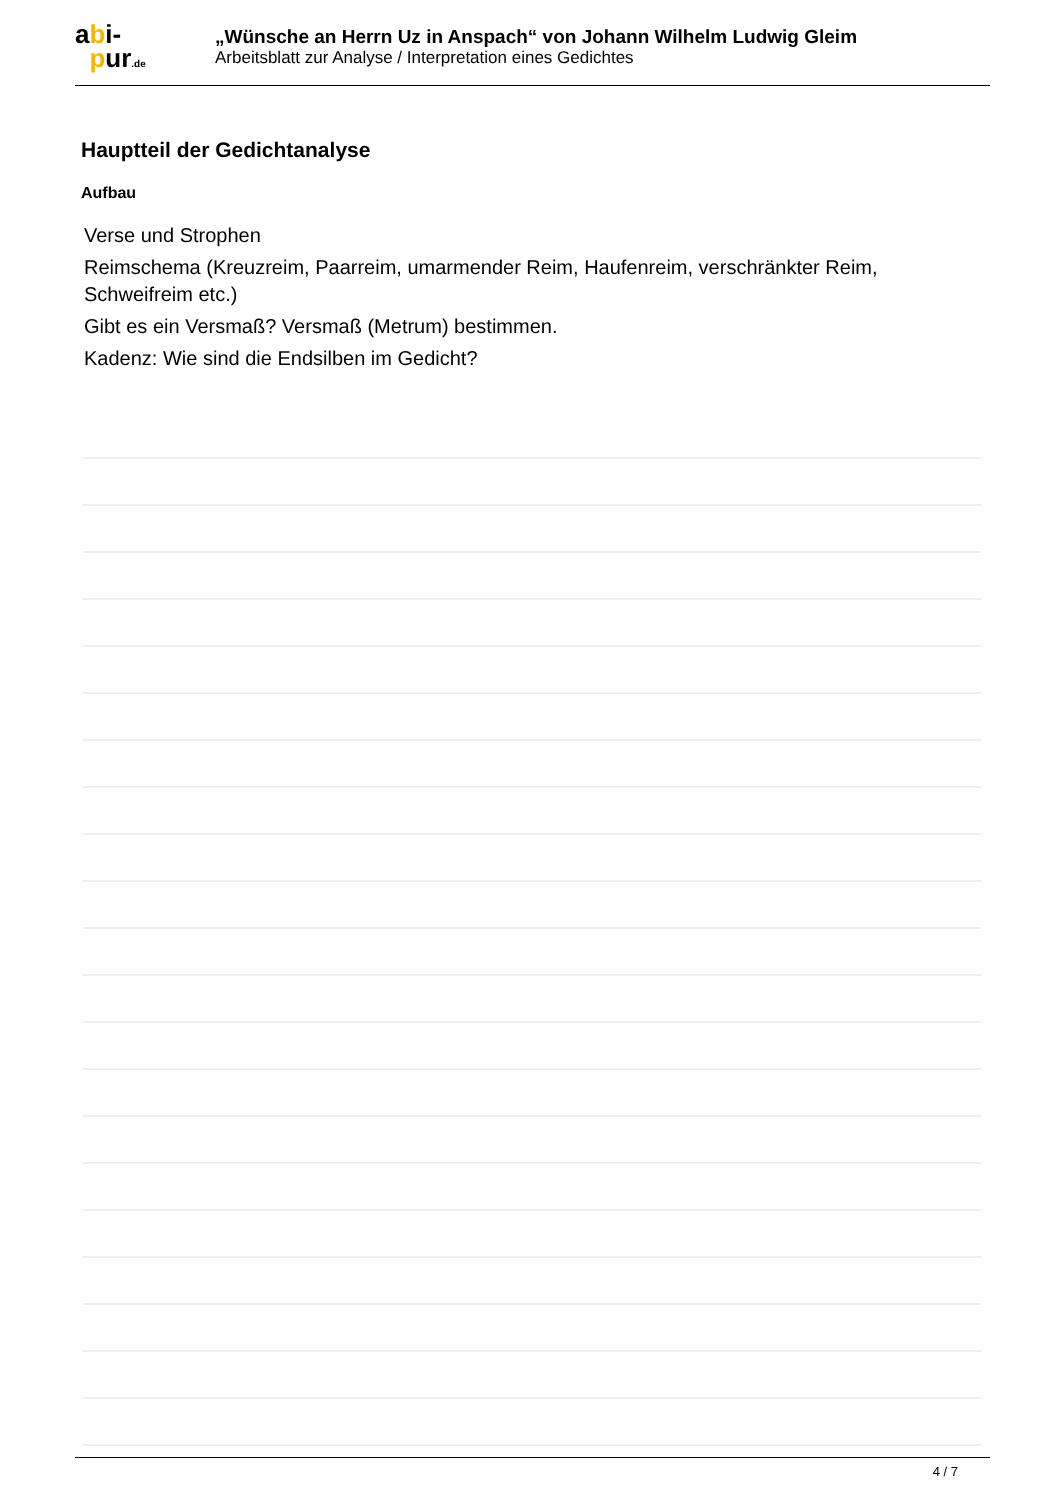abi-
pur.de
„Wünsche an Herrn Uz in Anspach“ von Johann Wilhelm Ludwig Gleim
Arbeitsblatt zur Analyse / Interpretation eines Gedichtes
Hauptteil der Gedichtanalyse
Aufbau
Verse und Strophen
Reimschema (Kreuzreim, Paarreim, umarmender Reim, Haufenreim, verschränkter Reim, Schweifreim etc.)
Gibt es ein Versmaß? Versmaß (Metrum) bestimmen.
Kadenz: Wie sind die Endsilben im Gedicht?
4 / 7